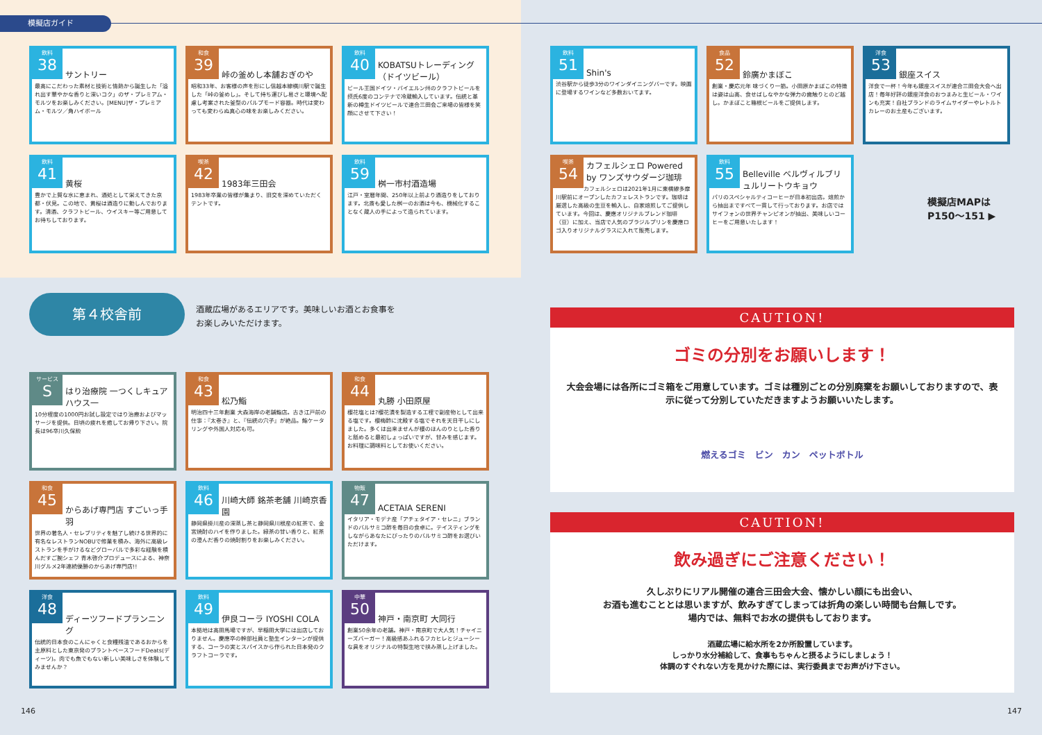模擬店ガイド
飲料
38
サントリー
最高にこだわった素材と技術と情熱から誕生した「溢れ出す華やかな香りと深いコク」のザ・プレミアム・モルツをお楽しみください。[MENU]ザ・プレミアム・モルツ／角ハイボール
和食
39
峠の釜めし本舗おぎのや
昭和33年、お客様の声を形にし信越本線横川駅で誕生した「峠の釜めし」。そして持ち運びし易さと環境へ配慮し考案された釜型のパルプモード容器。時代は変わっても変わらぬ真心の味をお楽しみください。
飲料
40
KOBATSUトレーディング（ドイツビール）
ビール王国ドイツ・バイエルン州のクラフトビールを摂氏6度のコンテナで冷蔵輸入しています。伝統と革新の樽生ドイツビールで連合三田会ご来場の皆様を笑顔にさせて下さい！
飲料
41
黄桜
豊かで上質な水に恵まれ、酒処として栄えてきた京都・伏見。この地で、黄桜は酒造りに勤しんでおります。清酒、クラフトビール、ウイスキー等ご用意してお待ちしております。
喫茶
42
1983年三田会
1983年卒業の皆様が集まり、旧交を深めていただくテントです。
飲料
59
桝一市村酒造場
江戸・室暦年間、250年以上前より酒造りをしております。北斎も愛した桝一のお酒は今も、機械化することなく蔵人の手によって造られています。
飲料
51
Shin's
渋谷駅から徒歩3分のワインダイニングバーです。映画に登場するワインなど多数おいてます。
食品
52
鈴廣かまぼこ
創業・慶応元年 味づくり一筋。小田原かまぼこの特徴は姿は山高、食せばしなやかな弾力の歯触りとのど越し。かまぼこと箱根ビールをご提供します。
洋食
53
銀座スイス
洋食で一杯！今年も銀座スイスが連合三田会大会へ出店！毎年好評の銀座洋食のおつまみと生ビール・ワインも充実！自社ブランドのライムサイダーやレトルトカレーのお土産もございます。
喫茶
54
カフェルシェロ Powered by ワンズサウダージ珈琲
カフェルシェロは2021年1月に東横線多摩川駅前にオープンしたカフェレストランです。珈琲は厳選した高級の生豆を輸入し、自家焙煎してご提供しています。今回は、慶應オリジナルブレンド珈琲（豆）に加え、当店で人気のブラジルプリンを慶應ロゴ入りオリジナルグラスに入れて販売します。
飲料
55
Belleville ベルヴィルブリュルリートウキョウ
パリのスペシャルティコーヒーが日本初出店。焙煎から抽出まですべて一貫して行っております。お店ではサイフォンの世界チャンピオンが抽出、美味しいコーヒーをご用意いたします！
模擬店MAPは
P150～151 ▶
第４校舎前
酒蔵広場があるエリアです。美味しいお酒とお食事を
お楽しみいただけます。
サービス
S
はり治療院 一つくしキュアハウス一
10分程度の1000円お試し設定ではり治療およびマッサージを提供。日頃の疲れを癒してお帰り下さい。院長は96卒川久保勲
和食
43
松乃鮨
明治四十三年創業 大森海岸の老舗鮨店。古き江戸前の仕事：『太巻き』と、『伝統の穴子』が絶品。鮨ケータリングや外国人対応も可。
和食
44
丸勝 小田原屋
櫻花塩とは?櫻花漬を製造する工程で副産物として出来る塩です。櫻梅酢に沈殿する塩でそれを天日干しにしました。多くは出来ませんが櫻のほんのりとした香りと舐めると最初しょっぱいですが、甘みを感じます。お料理に調味料としてお使いください。
和食
45
からあげ専門店 すごいっ手羽
世界の著名人・セレブリティを魅了し続ける世界的に有名なレストランNOBUで修業を積み、海外に高級レストランを手がけるなどグローバルで多彩な経験を積んだすご腕シェフ 青木啓介プロデュースによる、神奈川グルメ2年連続優勝のからあげ専門店!!
飲料
46
川崎大師 銘茶老舗 川崎京香園
静岡県掛川産の深蒸し茶と静岡県川根産の紅茶で、金宮焼酎のハイを作りました。緑茶の甘い香りと、紅茶の澄んだ香りの焼酎割りをお楽しみください。
物販
47
ACETAIA SERENI
イタリア・モデナ産「アチェタイア・セレニ」ブランドのバルサミコ酢を毎日の食卓に。テイスティングをしながらあなたにぴったりのバルサミコ酢をお選びいただけます。
洋食
48
ディーツフードプランニング
伝統的日本食のこんにゃくと食糧残渣であるおからを主原料とした東京発のプラントベースフードDeats(ディーツ)。肉でも魚でもない新しい美味しさを体験してみませんか？
飲料
49
伊良コーラ IYOSHI COLA
本拠地は高田馬場ですが、早稲田大学には出店しておりません。慶應卒の幹部社員と塾生インターンが提供する、コーラの実とスパイスから作られた日本発のクラフトコーラです。
中華
50
神戸・南京町 大同行
創業50余年の老舗。神戸・南京町で大人気！チャイニーズバーガー！高級感あふれるフカヒレとジューシーな具をオリジナルの特製生地で挟み蒸し上げました。
CAUTION!
ゴミの分別をお願いします！
大会会場には各所にゴミ箱をご用意しています。ゴミは種別ごとの分別廃棄をお願いしておりますので、表示に従って分別していただきますようお願いいたします。
燃えるゴミ　ビン　カン　ペットボトル
CAUTION!
飲み過ぎにご注意ください！
久しぶりにリアル開催の連合三田会大会、懐かしい顔にも出会い、
お酒も進むこととは思いますが、飲みすぎてしまっては折角の楽しい時間も台無しです。
場内では、無料でお水の提供もしております。
酒蔵広場に給水所を2か所設置しています。
しっかり水分補給して、食事もちゃんと摂るようにしましょう！
体調のすぐれない方を見かけた際には、実行委員までお声がけ下さい。
146 147